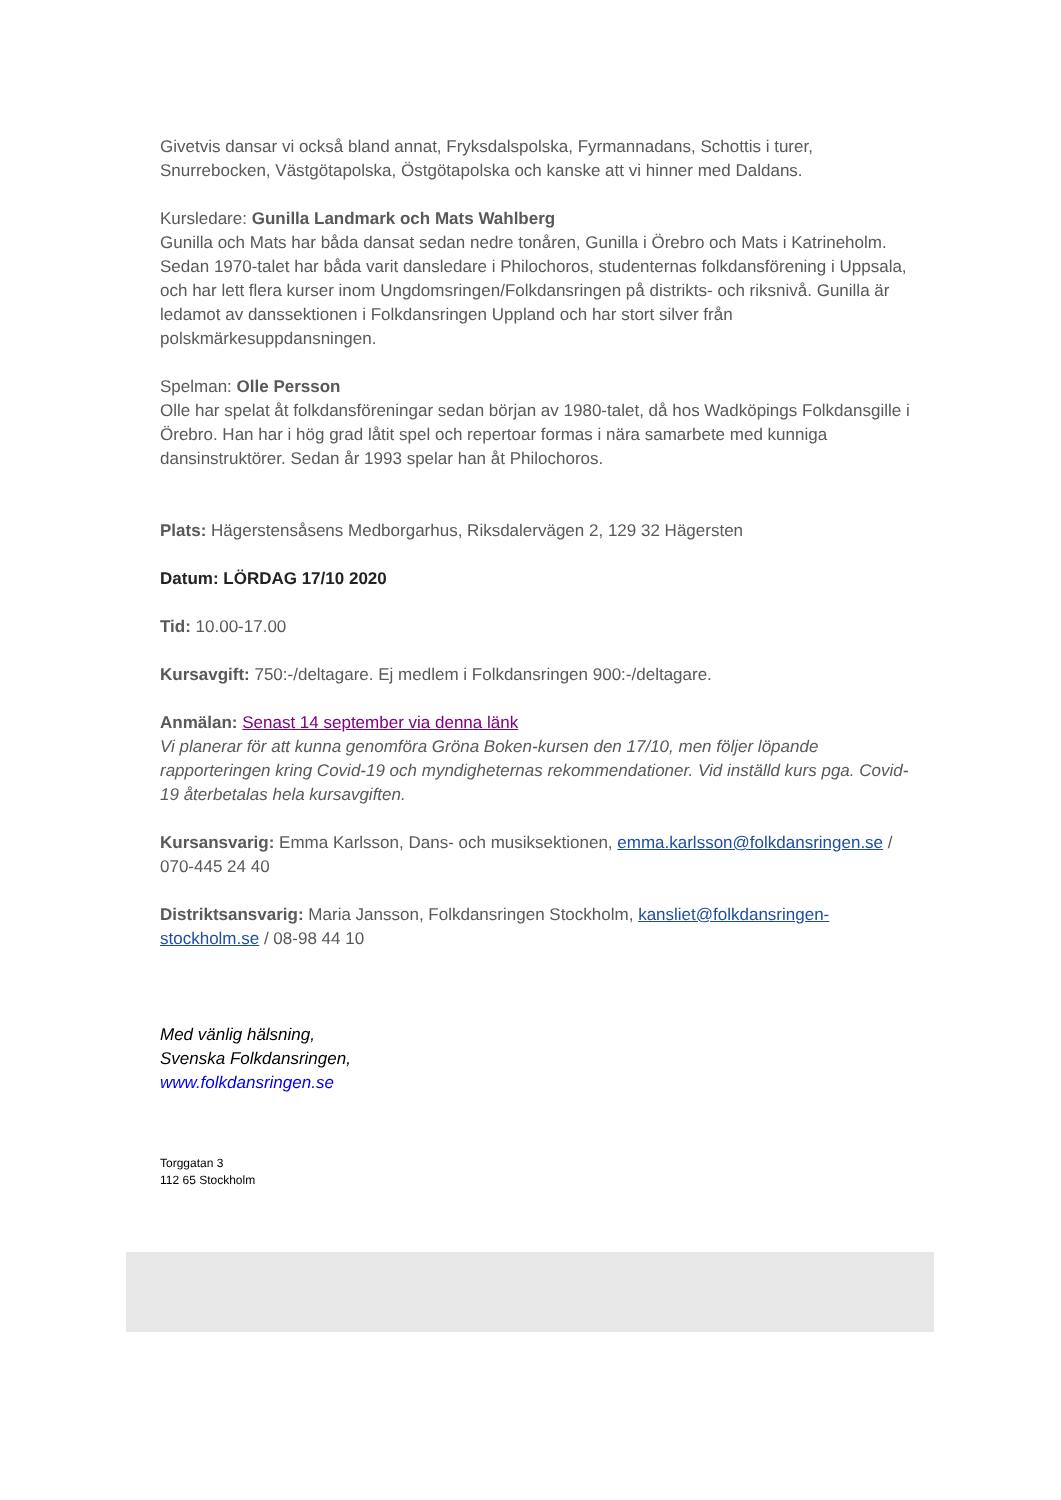Givetvis dansar vi också bland annat, Fryksdalspolska, Fyrmannadans, Schottis i turer, Snurrebocken, Västgötapolska, Östgötapolska och kanske att vi hinner med Daldans.
Kursledare: Gunilla Landmark och Mats Wahlberg
Gunilla och Mats har båda dansat sedan nedre tonåren, Gunilla i Örebro och Mats i Katrineholm. Sedan 1970-talet har båda varit dansledare i Philochoros, studenternas folkdansförening i Uppsala, och har lett flera kurser inom Ungdomsringen/Folkdansringen på distrikts- och riksnivå. Gunilla är ledamot av danssektionen i Folkdansringen Uppland och har stort silver från polskmärkesuppdansningen.
Spelman: Olle Persson
Olle har spelat åt folkdansföreningar sedan början av 1980-talet, då hos Wadköpings Folkdansgille i Örebro. Han har i hög grad låtit spel och repertoar formas i nära samarbete med kunniga dansinstruktörer. Sedan år 1993 spelar han åt Philochoros.
Plats: Hägerstensåsens Medborgarhus, Riksdalervägen 2, 129 32 Hägersten
Datum: LÖRDAG 17/10 2020
Tid: 10.00-17.00
Kursavgift: 750:-/deltagare. Ej medlem i Folkdansringen 900:-/deltagare.
Anmälan: Senast 14 september via denna länk
Vi planerar för att kunna genomföra Gröna Boken-kursen den 17/10, men följer löpande rapporteringen kring Covid-19 och myndigheternas rekommendationer. Vid inställd kurs pga. Covid-19 återbetalas hela kursavgiften.
Kursansvarig: Emma Karlsson, Dans- och musiksektionen, emma.karlsson@folkdansringen.se / 070-445 24 40
Distriktsansvarig: Maria Jansson, Folkdansringen Stockholm, kansliet@folkdansringen-stockholm.se / 08-98 44 10
Med vänlig hälsning,
Svenska Folkdansringen,
www.folkdansringen.se
Torggatan 3
112 65 Stockholm